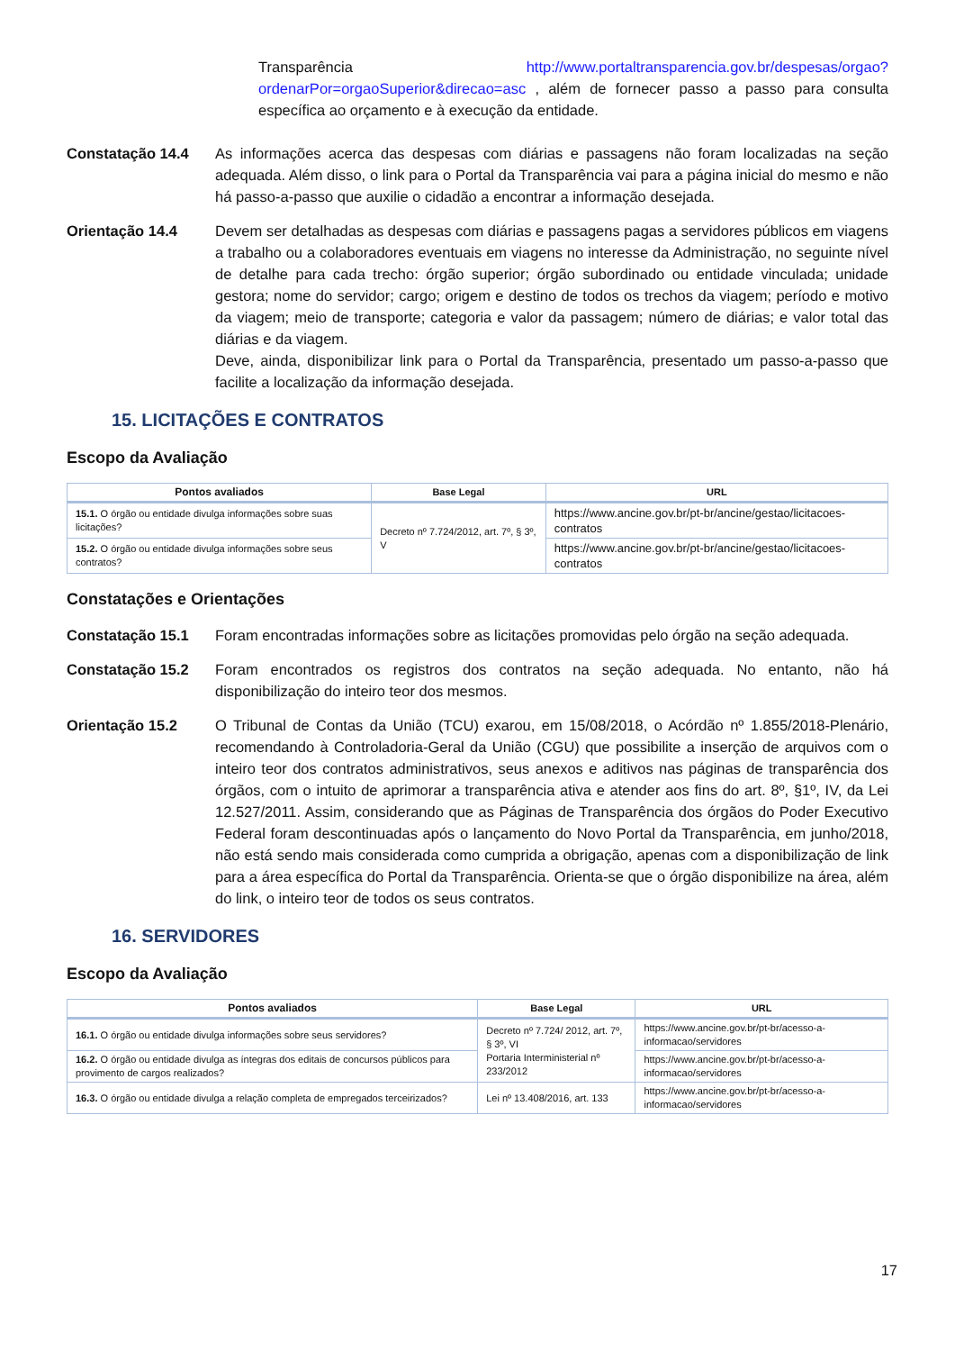Transparência http://www.portaltransparencia.gov.br/despesas/orgao?ordenarPor=orgaoSuperior&direcao=asc , além de fornecer passo a passo para consulta específica ao orçamento e à execução da entidade.
Constatação 14.4 As informações acerca das despesas com diárias e passagens não foram localizadas na seção adequada. Além disso, o link para o Portal da Transparência vai para a página inicial do mesmo e não há passo-a-passo que auxilie o cidadão a encontrar a informação desejada.
Orientação 14.4 Devem ser detalhadas as despesas com diárias e passagens pagas a servidores públicos em viagens a trabalho ou a colaboradores eventuais em viagens no interesse da Administração, no seguinte nível de detalhe para cada trecho: órgão superior; órgão subordinado ou entidade vinculada; unidade gestora; nome do servidor; cargo; origem e destino de todos os trechos da viagem; período e motivo da viagem; meio de transporte; categoria e valor da passagem; número de diárias; e valor total das diárias e da viagem.
Deve, ainda, disponibilizar link para o Portal da Transparência, presentado um passo-a-passo que facilite a localização da informação desejada.
15. LICITAÇÕES E CONTRATOS
Escopo da Avaliação
| Pontos avaliados | Base Legal | URL |
| --- | --- | --- |
| 15.1. O órgão ou entidade divulga informações sobre suas licitações? | Decreto nº 7.724/2012, art. 7º, § 3º, V | https://www.ancine.gov.br/pt-br/ancine/gestao/licitacoes-contratos |
| 15.2. O órgão ou entidade divulga informações sobre seus contratos? | | https://www.ancine.gov.br/pt-br/ancine/gestao/licitacoes-contratos |
Constatações e Orientações
Constatação 15.1 Foram encontradas informações sobre as licitações promovidas pelo órgão na seção adequada.
Constatação 15.2 Foram encontrados os registros dos contratos na seção adequada. No entanto, não há disponibilização do inteiro teor dos mesmos.
Orientação 15.2 O Tribunal de Contas da União (TCU) exarou, em 15/08/2018, o Acórdão nº 1.855/2018-Plenário, recomendando à Controladoria-Geral da União (CGU) que possibilite a inserção de arquivos com o inteiro teor dos contratos administrativos, seus anexos e aditivos nas páginas de transparência dos órgãos, com o intuito de aprimorar a transparência ativa e atender aos fins do art. 8º, §1º, IV, da Lei 12.527/2011. Assim, considerando que as Páginas de Transparência dos órgãos do Poder Executivo Federal foram descontinuadas após o lançamento do Novo Portal da Transparência, em junho/2018, não está sendo mais considerada como cumprida a obrigação, apenas com a disponibilização de link para a área específica do Portal da Transparência. Orienta-se que o órgão disponibilize na área, além do link, o inteiro teor de todos os seus contratos.
16. SERVIDORES
Escopo da Avaliação
| Pontos avaliados | Base Legal | URL |
| --- | --- | --- |
| 16.1. O órgão ou entidade divulga informações sobre seus servidores? | Decreto nº 7.724/ 2012, art. 7º, § 3º, VI Portaria Interministerial nº 233/2012 | https://www.ancine.gov.br/pt-br/acesso-a-informacao/servidores |
| 16.2. O órgão ou entidade divulga as íntegras dos editais de concursos públicos para provimento de cargos realizados? | | https://www.ancine.gov.br/pt-br/acesso-a-informacao/servidores |
| 16.3. O órgão ou entidade divulga a relação completa de empregados terceirizados? | Lei nº 13.408/2016, art. 133 | https://www.ancine.gov.br/pt-br/acesso-a-informacao/servidores |
17